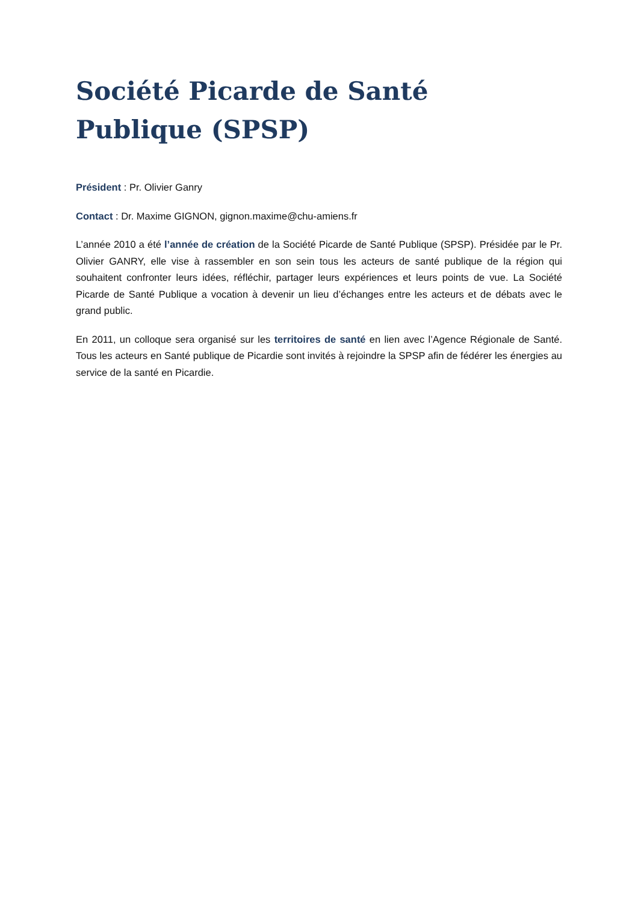Société Picarde de Santé Publique (SPSP)
Président : Pr. Olivier Ganry
Contact : Dr. Maxime GIGNON, gignon.maxime@chu-amiens.fr
L’année 2010 a été l’année de création de la Société Picarde de Santé Publique (SPSP). Présidée par le Pr. Olivier GANRY, elle vise à rassembler en son sein tous les acteurs de santé publique de la région qui souhaitent confronter leurs idées, réfléchir, partager leurs expériences et leurs points de vue. La Société Picarde de Santé Publique a vocation à devenir un lieu d’échanges entre les acteurs et de débats avec le grand public.
En 2011, un colloque sera organisé sur les territoires de santé en lien avec l’Agence Régionale de Santé. Tous les acteurs en Santé publique de Picardie sont invités à rejoindre la SPSP afin de fédérer les énergies au service de la santé en Picardie.